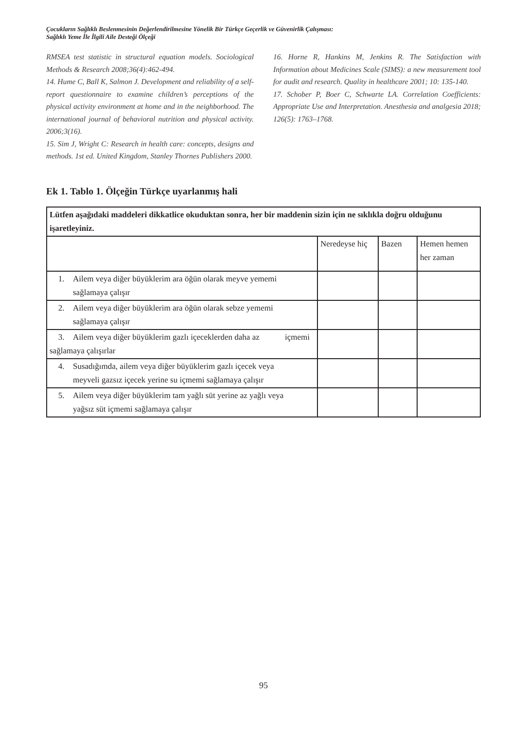Çocukların Sağlıklı Beslenmesinin Değerlendirilmesine Yönelik Bir Türkçe Geçerlik ve Güvenirlik Çalışması:
Sağlıklı Yeme İle İlgili Aile Desteği Ölçeği
RMSEA test statistic in structural equation models. Sociological Methods & Research 2008;36(4):462-494.
14. Hume C, Ball K, Salmon J. Development and reliability of a self-report questionnaire to examine children’s perceptions of the physical activity environment at home and in the neighborhood. The international journal of behavioral nutrition and physical activity. 2006;3(16).
15. Sim J, Wright C: Research in health care: concepts, designs and methods. 1st ed. United Kingdom, Stanley Thornes Publishers 2000.
16. Horne R, Hankins M, Jenkins R. The Satisfaction with Information about Medicines Scale (SIMS): a new measurement tool for audit and research. Quality in healthcare 2001; 10: 135-140.
17. Schober P, Boer C, Schwarte LA. Correlation Coefficients: Appropriate Use and Interpretation. Anesthesia and analgesia 2018; 126(5): 1763–1768.
Ek 1. Tablo 1. Ölçeğin Türkçe uyarlanmış hali
| Lütfen aşağıdaki maddeleri dikkatlice okuduktan sonra, her bir maddenin sizin için ne sıklıkla doğru olduğunu işaretleyiniz. | | | |
| | Neredeyse hiç | Bazen | Hemen hemen her zaman |
| 1. Ailem veya diğer büyüklerim ara öğün olarak meyve yememi sağlamaya çalışır | | | |
| 2. Ailem veya diğer büyüklerim ara öğün olarak sebze yememi sağlamaya çalışır | | | |
| 3. Ailem veya diğer büyüklerim gazlı içeceklerden daha az içmemi sağlamaya çalışırlar | | | |
| 4. Susadığımda, ailem veya diğer büyüklerim gazlı içecek veya meyveli gazsız içecek yerine su içmemi sağlamaya çalışır | | | |
| 5. Ailem veya diğer büyüklerim tam yağlı süt yerine az yağlı veya yağsız süt içmemi sağlamaya çalışır | | | |
95